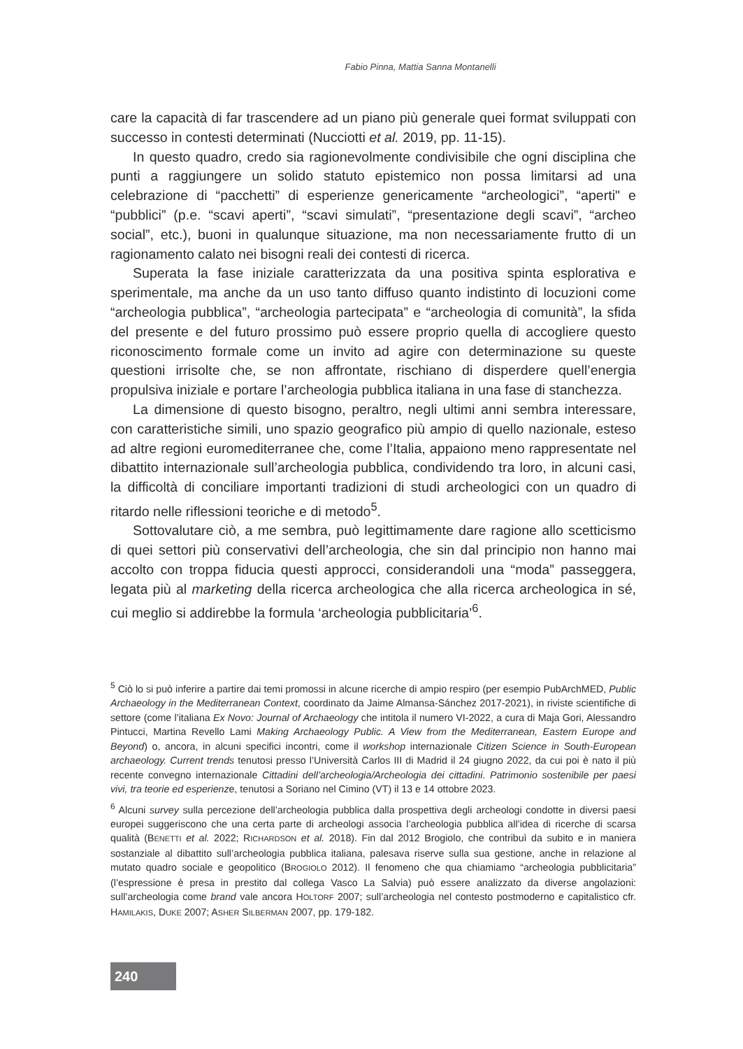Fabio Pinna, Mattia Sanna Montanelli
care la capacità di far trascendere ad un piano più generale quei format sviluppati con successo in contesti determinati (Nucciotti et al. 2019, pp. 11-15).
In questo quadro, credo sia ragionevolmente condivisibile che ogni disciplina che punti a raggiungere un solido statuto epistemico non possa limitarsi ad una celebrazione di “pacchetti” di esperienze genericamente “archeologici”, “aperti" e “pubblici” (p.e. “scavi aperti”, “scavi simulati”, “presentazione degli scavi”, “archeo social”, etc.), buoni in qualunque situazione, ma non necessariamente frutto di un ragionamento calato nei bisogni reali dei contesti di ricerca.
Superata la fase iniziale caratterizzata da una positiva spinta esplorativa e sperimentale, ma anche da un uso tanto diffuso quanto indistinto di locuzioni come “archeologia pubblica”, “archeologia partecipata” e “archeologia di comunità”, la sfida del presente e del futuro prossimo può essere proprio quella di accogliere questo riconoscimento formale come un invito ad agire con determinazione su queste questioni irrisolte che, se non affrontate, rischiano di disperdere quell’energia propulsiva iniziale e portare l’archeologia pubblica italiana in una fase di stanchezza.
La dimensione di questo bisogno, peraltro, negli ultimi anni sembra interessare, con caratteristiche simili, uno spazio geografico più ampio di quello nazionale, esteso ad altre regioni euromediterranee che, come l’Italia, appaiono meno rappresentate nel dibattito internazionale sull’archeologia pubblica, condividendo tra loro, in alcuni casi, la difficoltà di conciliare importanti tradizioni di studi archeologici con un quadro di ritardo nelle riflessioni teoriche e di metodo<sup>5</sup>.
Sottovalutare ciò, a me sembra, può legittimamente dare ragione allo scetticismo di quei settori più conservativi dell’archeologia, che sin dal principio non hanno mai accolto con troppa fiducia questi approcci, considerandoli una “moda” passeggera, legata più al marketing della ricerca archeologica che alla ricerca archeologica in sé, cui meglio si addirebbe la formula ‘archeologia pubblicitaria’<sup>6</sup>.
<sup>5</sup> Ciò lo si può inferire a partire dai temi promossi in alcune ricerche di ampio respiro (per esempio PubArchMED, Public Archaeology in the Mediterranean Context, coordinato da Jaime Almansa-Sánchez 2017-2021), in riviste scientifiche di settore (come l’italiana Ex Novo: Journal of Archaeology che intitola il numero VI-2022, a cura di Maja Gori, Alessandro Pintucci, Martina Revello Lami Making Archaeology Public. A View from the Mediterranean, Eastern Europe and Beyond) o, ancora, in alcuni specifici incontri, come il workshop internazionale Citizen Science in South-European archaeology. Current trends tenutosi presso l’Università Carlos III di Madrid il 24 giugno 2022, da cui poi è nato il più recente convegno internazionale Cittadini dell’archeologia/Archeologia dei cittadini. Patrimonio sostenibile per paesi vivi, tra teorie ed esperienze, tenutosi a Soriano nel Cimino (VT) il 13 e 14 ottobre 2023.
<sup>6</sup> Alcuni survey sulla percezione dell’archeologia pubblica dalla prospettiva degli archeologi condotte in diversi paesi europei suggeriscono che una certa parte di archeologi associa l’archeologia pubblica all’idea di ricerche di scarsa qualità (BENETTI et al. 2022; RICHARDSON et al. 2018). Fin dal 2012 Brogiolo, che contribuì da subito e in maniera sostanziale al dibattito sull’archeologia pubblica italiana, palesava riserve sulla sua gestione, anche in relazione al mutato quadro sociale e geopolitico (BROGIOLO 2012). Il fenomeno che qua chiamiamo “archeologia pubblicitaria” (l’espressione è presa in prestito dal collega Vasco La Salvia) può essere analizzato da diverse angolazioni: sull’archeologia come brand vale ancora HOLTORF 2007; sull’archeologia nel contesto postmoderno e capitalistico cfr. HAMILAKIS, DUKE 2007; ASHER SILBERMAN 2007, pp. 179-182.
240